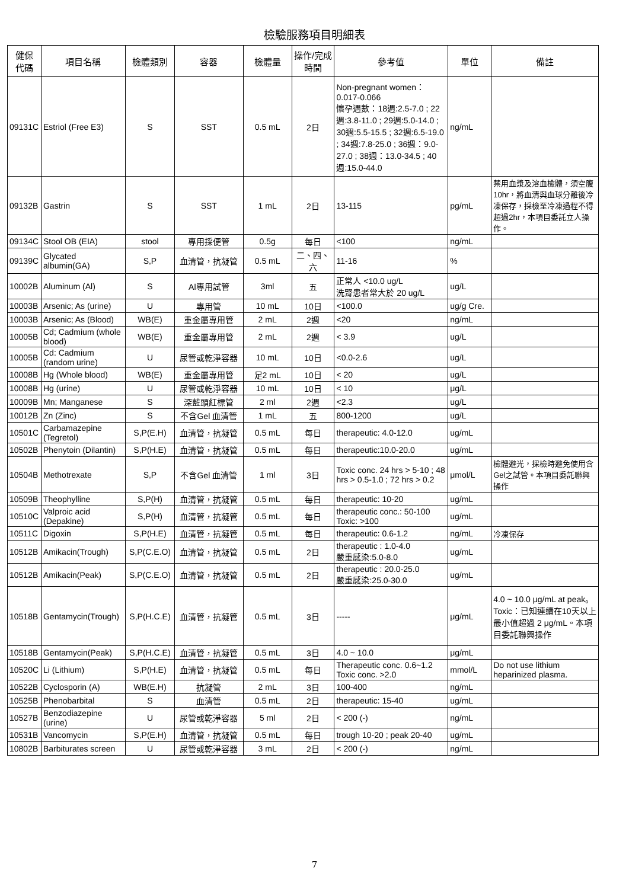檢驗服務項目明細表
| 健保 代碼 | 項目名稱 | 檢體類別 | 容器 | 檢體量 | 操作/完成 時間 | 參考值 | 單位 | 備註 |
| --- | --- | --- | --- | --- | --- | --- | --- | --- |
| 09131C | Estriol (Free E3) | S | SST | 0.5 mL | 2日 | Non-pregnant women：0.017-0.066 懷孕週數：18週:2.5-7.0 ; 22週:3.8-11.0 ; 29週:5.0-14.0 ; 30週:5.5-15.5 ; 32週:6.5-19.0 ; 34週:7.8-25.0 ; 36週：9.0-27.0 ; 38週：13.0-34.5 ; 40週:15.0-44.0 | ng/mL | |
| 09132B | Gastrin | S | SST | 1 mL | 2日 | 13-115 | pg/mL | 禁用血漿及溶血檢體，須空腹10hr，將血清與血球分離後冷凍保存，採檢至冷凍過程不得超過2hr，本項目委託立人操作。 |
| 09134C | Stool OB (EIA) | stool | 專用採便管 | 0.5g | 每日 | <100 | ng/mL | |
| 09139C | Glycated albumin(GA) | S,P | 血清管，抗凝管 | 0.5 mL | 二、四、六 | 11-16 | % | |
| 10002B | Aluminum (Al) | S | Al專用試管 | 3ml | 五 | 正常人 <10.0 ug/L 洗腎患者常大於 20 ug/L | ug/L | |
| 10003B | Arsenic; As (urine) | U | 專用管 | 10 mL | 10日 | <100.0 | ug/g Cre. | |
| 10003B | Arsenic; As (Blood) | WB(E) | 重金屬專用管 | 2 mL | 2週 | <20 | ng/mL | |
| 10005B | Cd; Cadmium (whole blood) | WB(E) | 重金屬專用管 | 2 mL | 2週 | < 3.9 | ug/L | |
| 10005B | Cd: Cadmium (random urine) | U | 尿管或乾淨容器 | 10 mL | 10日 | <0.0-2.6 | ug/L | |
| 10008B | Hg (Whole blood) | WB(E) | 重金屬專用管 | 足2 mL | 10日 | < 20 | ug/L | |
| 10008B | Hg (urine) | U | 尿管或乾淨容器 | 10 mL | 10日 | < 10 | μg/L | |
| 10009B | Mn; Manganese | S | 深藍頭紅標管 | 2 ml | 2週 | <2.3 | ug/L | |
| 10012B | Zn (Zinc) | S | 不含Gel 血清管 | 1 mL | 五 | 800-1200 | ug/L | |
| 10501C | Carbamazepine (Tegretol) | S,P(E.H) | 血清管，抗凝管 | 0.5 mL | 每日 | therapeutic: 4.0-12.0 | ug/mL | |
| 10502B | Phenytoin (Dilantin) | S,P(H.E) | 血清管，抗凝管 | 0.5 mL | 每日 | therapeutic:10.0-20.0 | ug/mL | |
| 10504B | Methotrexate | S,P | 不含Gel 血清管 | 1 ml | 3日 | Toxic conc. 24 hrs > 5-10 ; 48 hrs > 0.5-1.0 ; 72 hrs > 0.2 | μmol/L | 檢體避光，採檢時避免使用含Gel之試管。本項目委託聯興操作 |
| 10509B | Theophylline | S,P(H) | 血清管，抗凝管 | 0.5 mL | 每日 | therapeutic: 10-20 | ug/mL | |
| 10510C | Valproic acid (Depakine) | S,P(H) | 血清管，抗凝管 | 0.5 mL | 每日 | therapeutic conc.: 50-100 Toxic: >100 | ug/mL | |
| 10511C | Digoxin | S,P(H.E) | 血清管，抗凝管 | 0.5 mL | 每日 | therapeutic: 0.6-1.2 | ng/mL | 冷凍保存 |
| 10512B | Amikacin(Trough) | S,P(C.E.O) | 血清管，抗凝管 | 0.5 mL | 2日 | therapeutic : 1.0-4.0 嚴重感染:5.0-8.0 | ug/mL | |
| 10512B | Amikacin(Peak) | S,P(C.E.O) | 血清管，抗凝管 | 0.5 mL | 2日 | therapeutic : 20.0-25.0 嚴重感染:25.0-30.0 | ug/mL | |
| 10518B | Gentamycin(Trough) | S,P(H.C.E) | 血清管，抗凝管 | 0.5 mL | 3日 | ----- | μg/mL | 4.0 ~ 10.0 μg/mL at peak。 Toxic：已知連續在10天以上最小值超過 2 μg/mL。本項目委託聯興操作 |
| 10518B | Gentamycin(Peak) | S,P(H.C.E) | 血清管，抗凝管 | 0.5 mL | 3日 | 4.0 ~ 10.0 | μg/mL | |
| 10520C | Li (Lithium) | S,P(H.E) | 血清管，抗凝管 | 0.5 mL | 每日 | Therapeutic conc. 0.6~1.2 Toxic conc. >2.0 | mmol/L | Do not use lithium heparinized plasma. |
| 10522B | Cyclosporin (A) | WB(E.H) | 抗凝管 | 2 mL | 3日 | 100-400 | ng/mL | |
| 10525B | Phenobarbital | S | 血清管 | 0.5 mL | 2日 | therapeutic: 15-40 | ug/mL | |
| 10527B | Benzodiazepine (urine) | U | 尿管或乾淨容器 | 5 ml | 2日 | < 200 (-) | ng/mL | |
| 10531B | Vancomycin | S,P(E.H) | 血清管，抗凝管 | 0.5 mL | 每日 | trough 10-20 ; peak 20-40 | ug/mL | |
| 10802B | Barbiturates screen | U | 尿管或乾淨容器 | 3 mL | 2日 | < 200 (-) | ng/mL | |
7